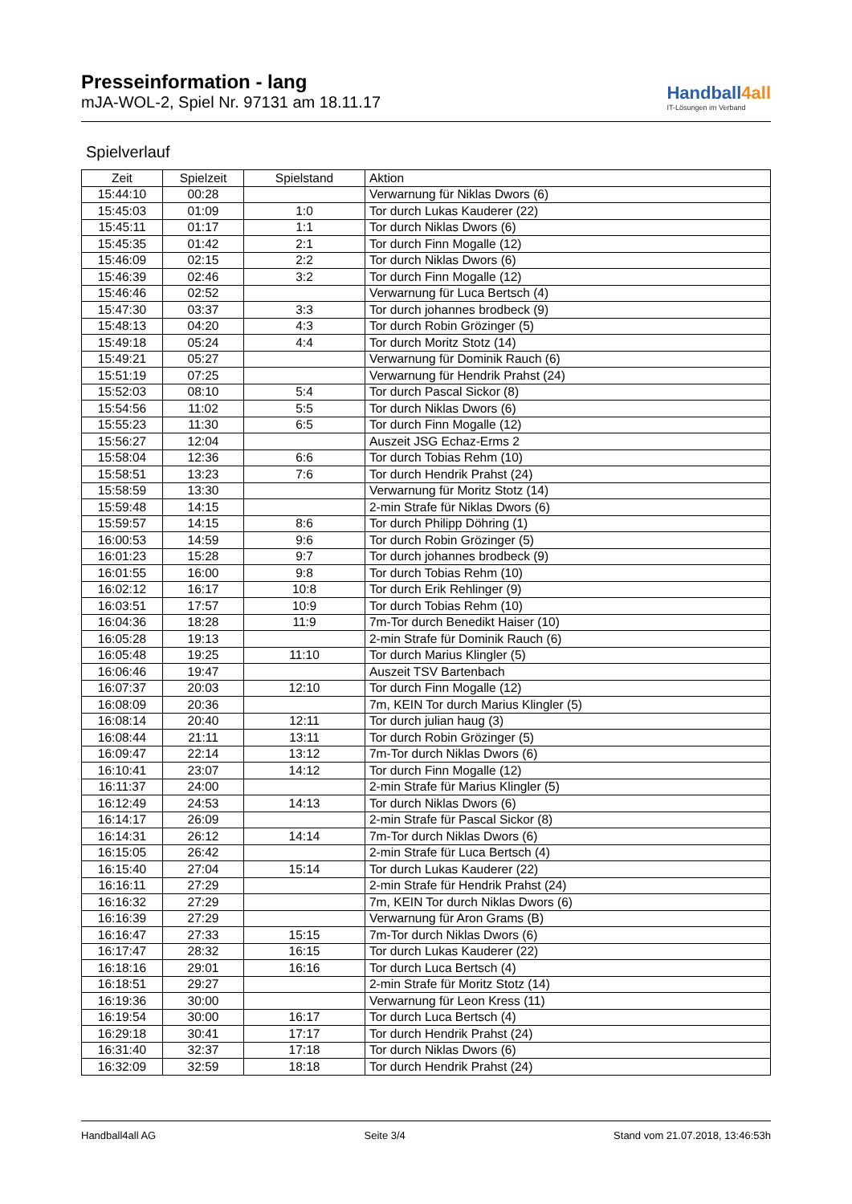Presseinformation - lang
mJA-WOL-2, Spiel Nr. 97131 am 18.11.17
Handball4all
IT-Lösungen im Verband
Spielverlauf
| Zeit | Spielzeit | Spielstand | Aktion |
| --- | --- | --- | --- |
| 15:44:10 | 00:28 | | Verwarnung für Niklas Dwors (6) |
| 15:45:03 | 01:09 | 1:0 | Tor durch Lukas Kauderer (22) |
| 15:45:11 | 01:17 | 1:1 | Tor durch Niklas Dwors (6) |
| 15:45:35 | 01:42 | 2:1 | Tor durch Finn Mogalle (12) |
| 15:46:09 | 02:15 | 2:2 | Tor durch Niklas Dwors (6) |
| 15:46:39 | 02:46 | 3:2 | Tor durch Finn Mogalle (12) |
| 15:46:46 | 02:52 | | Verwarnung für Luca Bertsch (4) |
| 15:47:30 | 03:37 | 3:3 | Tor durch johannes brodbeck (9) |
| 15:48:13 | 04:20 | 4:3 | Tor durch Robin Grözinger (5) |
| 15:49:18 | 05:24 | 4:4 | Tor durch Moritz Stotz (14) |
| 15:49:21 | 05:27 | | Verwarnung für Dominik Rauch (6) |
| 15:51:19 | 07:25 | | Verwarnung für Hendrik Prahst (24) |
| 15:52:03 | 08:10 | 5:4 | Tor durch Pascal Sickor (8) |
| 15:54:56 | 11:02 | 5:5 | Tor durch Niklas Dwors (6) |
| 15:55:23 | 11:30 | 6:5 | Tor durch Finn Mogalle (12) |
| 15:56:27 | 12:04 | | Auszeit JSG Echaz-Erms 2 |
| 15:58:04 | 12:36 | 6:6 | Tor durch Tobias Rehm (10) |
| 15:58:51 | 13:23 | 7:6 | Tor durch Hendrik Prahst (24) |
| 15:58:59 | 13:30 | | Verwarnung für Moritz Stotz (14) |
| 15:59:48 | 14:15 | | 2-min Strafe für Niklas Dwors (6) |
| 15:59:57 | 14:15 | 8:6 | Tor durch Philipp Döhring (1) |
| 16:00:53 | 14:59 | 9:6 | Tor durch Robin Grözinger (5) |
| 16:01:23 | 15:28 | 9:7 | Tor durch johannes brodbeck (9) |
| 16:01:55 | 16:00 | 9:8 | Tor durch Tobias Rehm (10) |
| 16:02:12 | 16:17 | 10:8 | Tor durch Erik Rehlinger (9) |
| 16:03:51 | 17:57 | 10:9 | Tor durch Tobias Rehm (10) |
| 16:04:36 | 18:28 | 11:9 | 7m-Tor durch Benedikt Haiser (10) |
| 16:05:28 | 19:13 | | 2-min Strafe für Dominik Rauch (6) |
| 16:05:48 | 19:25 | 11:10 | Tor durch Marius Klingler (5) |
| 16:06:46 | 19:47 | | Auszeit TSV Bartenbach |
| 16:07:37 | 20:03 | 12:10 | Tor durch Finn Mogalle (12) |
| 16:08:09 | 20:36 | | 7m, KEIN Tor durch Marius Klingler (5) |
| 16:08:14 | 20:40 | 12:11 | Tor durch julian haug (3) |
| 16:08:44 | 21:11 | 13:11 | Tor durch Robin Grözinger (5) |
| 16:09:47 | 22:14 | 13:12 | 7m-Tor durch Niklas Dwors (6) |
| 16:10:41 | 23:07 | 14:12 | Tor durch Finn Mogalle (12) |
| 16:11:37 | 24:00 | | 2-min Strafe für Marius Klingler (5) |
| 16:12:49 | 24:53 | 14:13 | Tor durch Niklas Dwors (6) |
| 16:14:17 | 26:09 | | 2-min Strafe für Pascal Sickor (8) |
| 16:14:31 | 26:12 | 14:14 | 7m-Tor durch Niklas Dwors (6) |
| 16:15:05 | 26:42 | | 2-min Strafe für Luca Bertsch (4) |
| 16:15:40 | 27:04 | 15:14 | Tor durch Lukas Kauderer (22) |
| 16:16:11 | 27:29 | | 2-min Strafe für Hendrik Prahst (24) |
| 16:16:32 | 27:29 | | 7m, KEIN Tor durch Niklas Dwors (6) |
| 16:16:39 | 27:29 | | Verwarnung für Aron Grams (B) |
| 16:16:47 | 27:33 | 15:15 | 7m-Tor durch Niklas Dwors (6) |
| 16:17:47 | 28:32 | 16:15 | Tor durch Lukas Kauderer (22) |
| 16:18:16 | 29:01 | 16:16 | Tor durch Luca Bertsch (4) |
| 16:18:51 | 29:27 | | 2-min Strafe für Moritz Stotz (14) |
| 16:19:36 | 30:00 | | Verwarnung für Leon Kress (11) |
| 16:19:54 | 30:00 | 16:17 | Tor durch Luca Bertsch (4) |
| 16:29:18 | 30:41 | 17:17 | Tor durch Hendrik Prahst (24) |
| 16:31:40 | 32:37 | 17:18 | Tor durch Niklas Dwors (6) |
| 16:32:09 | 32:59 | 18:18 | Tor durch Hendrik Prahst (24) |
Handball4all AG Seite 3/4 Stand vom 21.07.2018, 13:46:53h